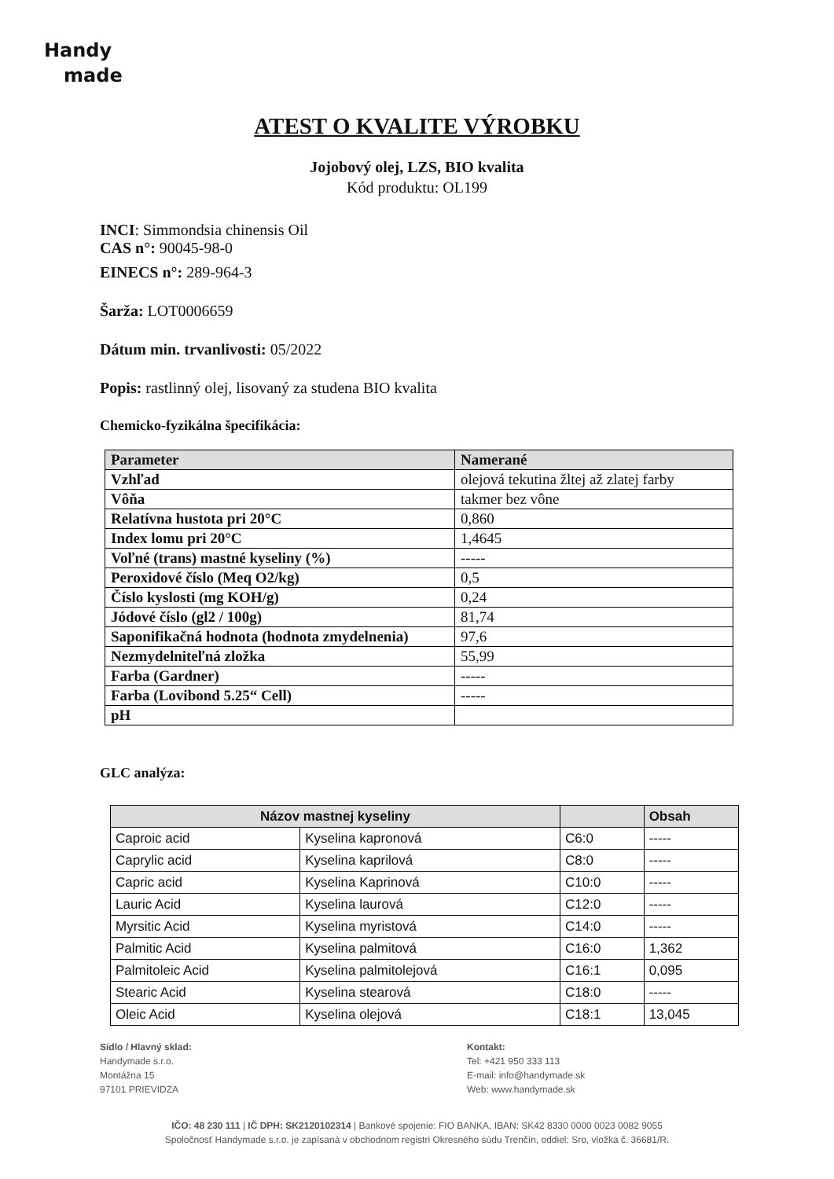Handy
made
ATEST O KVALITE VÝROBKU
Jojobový olej, LZS, BIO kvalita
Kód produktu: OL199
INCI: Simmondsia chinensis Oil
CAS n°: 90045-98-0
EINECS n°: 289-964-3
Šarža: LOT0006659
Dátum min. trvanlivosti: 05/2022
Popis: rastlinný olej, lisovaný za studena BIO kvalita
Chemicko-fyzikálna špecifikácia:
| Parameter | Namerané |
| Vzhľad | olejová tekutina žltej až zlatej farby |
| Vôňa | takmer bez vône |
| Relatívna hustota pri 20°C | 0,860 |
| Index lomu pri 20°C | 1,4645 |
| Voľné (trans) mastné kyseliny (%) | ----- |
| Peroxidové číslo (Meq O2/kg) | 0,5 |
| Číslo kyslosti (mg KOH/g) | 0,24 |
| Jódové číslo (gl2 / 100g) | 81,74 |
| Saponifikačná hodnota (hodnota zmydelnenia) | 97,6 |
| Nezmydelniteľná zložka | 55,99 |
| Farba (Gardner) | ----- |
| Farba (Lovibond 5.25“ Cell) | ----- |
| pH | |
GLC analýza:
| Názov mastnej kyseliny | | | Obsah |
| --- | --- | --- | --- |
| Caproic acid | Kyselina kapronová | C6:0 | ----- |
| Caprylic acid | Kyselina kaprilová | C8:0 | ----- |
| Capric acid | Kyselina Kaprinová | C10:0 | ----- |
| Lauric Acid | Kyselina laurová | C12:0 | ----- |
| Myrsitic Acid | Kyselina myristová | C14:0 | ----- |
| Palmitic Acid | Kyselina palmitová | C16:0 | 1,362 |
| Palmitoleic Acid | Kyselina palmitolejová | C16:1 | 0,095 |
| Stearic Acid | Kyselina stearová | C18:0 | ----- |
| Oleic Acid | Kyselina olejová | C18:1 | 13,045 |
Sídlo / Hlavný sklad:
Handymade s.r.o.
Montážna 15
97101 PRIEVIDZA
Kontakt:
Tel: +421 950 333 113
E-mail: info@handymade.sk
Web: www.handymade.sk
IČO: 48 230 111 | IČ DPH: SK2120102314 | Bankové spojenie: FIO BANKA, IBAN: SK42 8330 0000 0023 0082 9055
Spoločnosť Handymade s.r.o. je zapísaná v obchodnom registri Okresného súdu Trenčín, oddiel: Sro, vložka č. 36681/R.